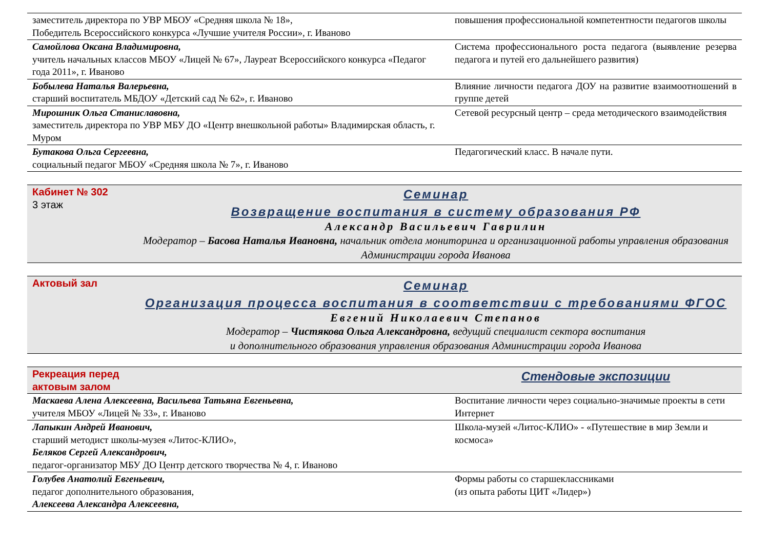| заместитель директора по УВР МБОУ «Средняя школа № 18», Победитель Всероссийского конкурса «Лучшие учителя России», г. Иваново | повышения профессиональной компетентности педагогов школы |
| Самойлова Оксана Владимировна, учитель начальных классов МБОУ «Лицей № 67», Лауреат Всероссийского конкурса «Педагог года 2011», г. Иваново | Система профессионального роста педагога (выявление резерва педагога и путей его дальнейшего развития) |
| Бобылева Наталья Валерьевна, старший воспитатель МБДОУ «Детский сад № 62», г. Иваново | Влияние личности педагога ДОУ на развитие взаимоотношений в группе детей |
| Мирошник Ольга Станиславовна, заместитель директора по УВР МБУ ДО «Центр внешкольной работы» Владимирская область, г. Муром | Сетевой ресурсный центр – среда методического взаимодействия |
| Бутакова Ольга Сергеевна, социальный педагог МБОУ «Средняя школа № 7», г. Иваново | Педагогический класс. В начале пути. |
| Кабинет № 302 3 этаж | Семинар Возвращение воспитания в систему образования РФ Александр Васильевич Гаврилин Модератор – Басова Наталья Ивановна, начальник отдела мониторинга и организационной работы управления образования Администрации города Иванова |
| Актовый зал | Семинар Организация процесса воспитания в соответствии с требованиями ФГОС Евгений Николаевич Степанов Модератор – Чистякова Ольга Александровна, ведущий специалист сектора воспитания и дополнительного образования управления образования Администрации города Иванова |
| Рекреация перед актовым залом | Стендовые экспозиции |
| Маскаева Алена Алексеевна, Васильева Татьяна Евгеньевна, учителя МБОУ «Лицей № 33», г. Иваново | Воспитание личности через социально-значимые проекты в сети Интернет |
| Лапыкин Андрей Иванович, старший методист школы-музея «Литос-КЛИО», Беляков Сергей Александрович, педагог-организатор МБУ ДО Центр детского творчества № 4, г. Иваново | Школа-музей «Литос-КЛИО» - «Путешествие в мир Земли и космоса» |
| Голубев Анатолий Евгеньевич, педагог дополнительного образования, Алексеева Александра Алексеевна, | Формы работы со старшеклассниками (из опыта работы ЦИТ «Лидер») |